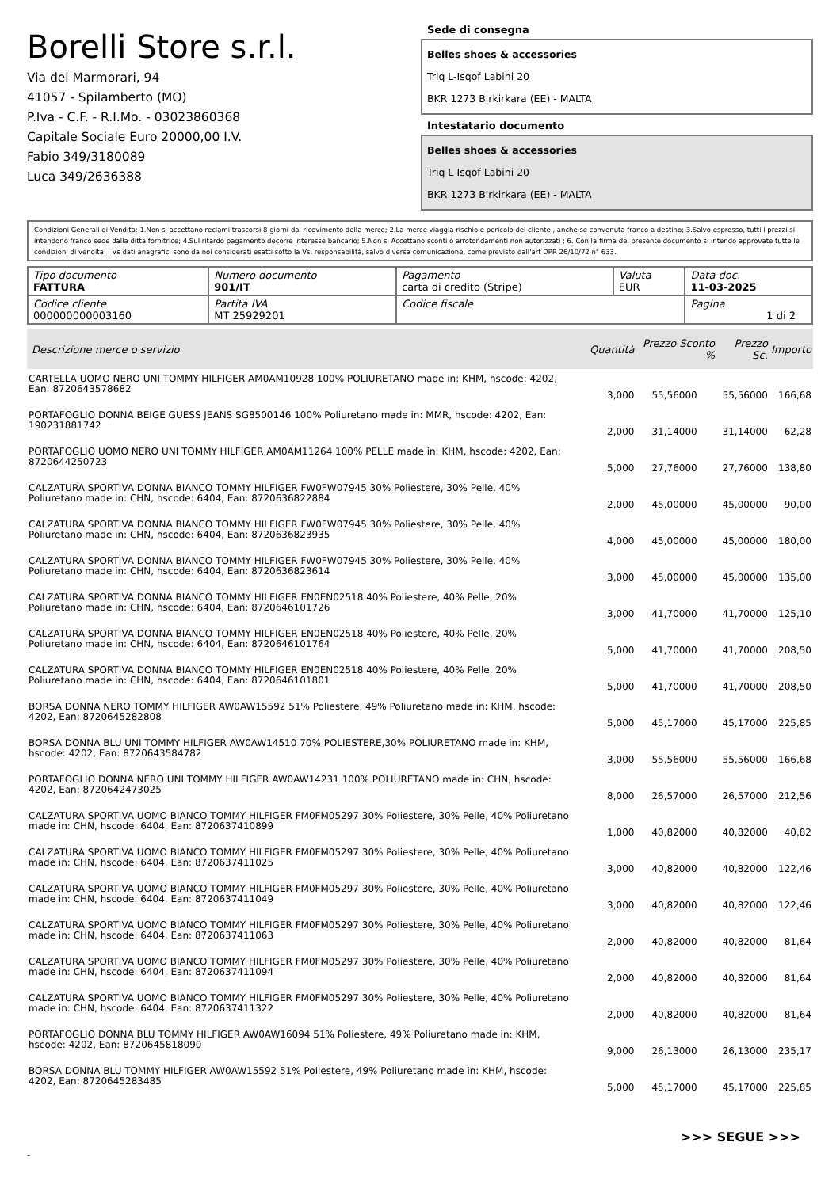Borelli Store s.r.l.
Via dei Marmorari, 94
41057 - Spilamberto (MO)
P.Iva - C.F. - R.I.Mo. - 03023860368
Capitale Sociale Euro 20000,00 I.V.
Fabio 349/3180089
Luca 349/2636388
Sede di consegna
Belles shoes & accessories
Triq L-Isqof Labini 20
BKR 1273 Birkirkara (EE) - MALTA
Intestatario documento
Belles shoes & accessories
Triq L-Isqof Labini 20
BKR 1273 Birkirkara (EE) - MALTA
Condizioni Generali di Vendita: 1.Non si accettano reclami trascorsi 8 giorni dal ricevimento della merce; 2.La merce viaggia rischio e pericolo del cliente , anche se convenuta franco a destino; 3.Salvo espresso, tutti i prezzi si intendono franco sede dalla ditta fornitrice; 4.Sul ritardo pagamento decorre interesse bancario; 5.Non si Accettano sconti o arrotondamenti non autorizzati ; 6. Con la firma del presente documento si intendo approvate tutte le condizioni di vendita. I Vs dati anagrafici sono da noi considerati esatti sotto la Vs. responsabilità, salvo diversa comunicazione, come previsto dall'art DPR 26/10/72 n° 633.
| Tipo documento FATTURA | Numero documento 901/IT | Pagamento carta di credito (Stripe) | Valuta EUR | Data doc. 11-03-2025 |
| Codice cliente 000000000003160 | Partita IVA MT 25929201 | Codice fiscale | | Pagina 1 di 2 |
| Descrizione merce o servizio | Quantità | Prezzo Sconto % | | Prezzo Sc. | Importo |
| --- | --- | --- | --- | --- | --- |
| CARTELLA UOMO NERO UNI TOMMY HILFIGER AM0AM10928 100% POLIURETANO made in: KHM, hscode: 4202, Ean: 8720643578682 | 3,000 | 55,56000 | | 55,56000 | 166,68 |
| PORTAFOGLIO DONNA BEIGE GUESS JEANS SG8500146 100% Poliuretano made in: MMR, hscode: 4202, Ean: 190231881742 | 2,000 | 31,14000 | | 31,14000 | 62,28 |
| PORTAFOGLIO UOMO NERO UNI TOMMY HILFIGER AM0AM11264 100% PELLE made in: KHM, hscode: 4202, Ean: 8720644250723 | 5,000 | 27,76000 | | 27,76000 | 138,80 |
| CALZATURA SPORTIVA DONNA BIANCO TOMMY HILFIGER FW0FW07945 30% Poliestere, 30% Pelle, 40% Poliuretano made in: CHN, hscode: 6404, Ean: 8720636822884 | 2,000 | 45,00000 | | 45,00000 | 90,00 |
| CALZATURA SPORTIVA DONNA BIANCO TOMMY HILFIGER FW0FW07945 30% Poliestere, 30% Pelle, 40% Poliuretano made in: CHN, hscode: 6404, Ean: 8720636823935 | 4,000 | 45,00000 | | 45,00000 | 180,00 |
| CALZATURA SPORTIVA DONNA BIANCO TOMMY HILFIGER FW0FW07945 30% Poliestere, 30% Pelle, 40% Poliuretano made in: CHN, hscode: 6404, Ean: 8720636823614 | 3,000 | 45,00000 | | 45,00000 | 135,00 |
| CALZATURA SPORTIVA DONNA BIANCO TOMMY HILFIGER EN0EN02518 40% Poliestere, 40% Pelle, 20% Poliuretano made in: CHN, hscode: 6404, Ean: 8720646101726 | 3,000 | 41,70000 | | 41,70000 | 125,10 |
| CALZATURA SPORTIVA DONNA BIANCO TOMMY HILFIGER EN0EN02518 40% Poliestere, 40% Pelle, 20% Poliuretano made in: CHN, hscode: 6404, Ean: 8720646101764 | 5,000 | 41,70000 | | 41,70000 | 208,50 |
| CALZATURA SPORTIVA DONNA BIANCO TOMMY HILFIGER EN0EN02518 40% Poliestere, 40% Pelle, 20% Poliuretano made in: CHN, hscode: 6404, Ean: 8720646101801 | 5,000 | 41,70000 | | 41,70000 | 208,50 |
| BORSA DONNA NERO TOMMY HILFIGER AW0AW15592 51% Poliestere, 49% Poliuretano made in: KHM, hscode: 4202, Ean: 8720645282808 | 5,000 | 45,17000 | | 45,17000 | 225,85 |
| BORSA DONNA BLU UNI TOMMY HILFIGER AW0AW14510 70% POLIESTERE,30% POLIURETANO made in: KHM, hscode: 4202, Ean: 8720643584782 | 3,000 | 55,56000 | | 55,56000 | 166,68 |
| PORTAFOGLIO DONNA NERO UNI TOMMY HILFIGER AW0AW14231 100% POLIURETANO made in: CHN, hscode: 4202, Ean: 8720642473025 | 8,000 | 26,57000 | | 26,57000 | 212,56 |
| CALZATURA SPORTIVA UOMO BIANCO TOMMY HILFIGER FM0FM05297 30% Poliestere, 30% Pelle, 40% Poliuretano made in: CHN, hscode: 6404, Ean: 8720637410899 | 1,000 | 40,82000 | | 40,82000 | 40,82 |
| CALZATURA SPORTIVA UOMO BIANCO TOMMY HILFIGER FM0FM05297 30% Poliestere, 30% Pelle, 40% Poliuretano made in: CHN, hscode: 6404, Ean: 8720637411025 | 3,000 | 40,82000 | | 40,82000 | 122,46 |
| CALZATURA SPORTIVA UOMO BIANCO TOMMY HILFIGER FM0FM05297 30% Poliestere, 30% Pelle, 40% Poliuretano made in: CHN, hscode: 6404, Ean: 8720637411049 | 3,000 | 40,82000 | | 40,82000 | 122,46 |
| CALZATURA SPORTIVA UOMO BIANCO TOMMY HILFIGER FM0FM05297 30% Poliestere, 30% Pelle, 40% Poliuretano made in: CHN, hscode: 6404, Ean: 8720637411063 | 2,000 | 40,82000 | | 40,82000 | 81,64 |
| CALZATURA SPORTIVA UOMO BIANCO TOMMY HILFIGER FM0FM05297 30% Poliestere, 30% Pelle, 40% Poliuretano made in: CHN, hscode: 6404, Ean: 8720637411094 | 2,000 | 40,82000 | | 40,82000 | 81,64 |
| CALZATURA SPORTIVA UOMO BIANCO TOMMY HILFIGER FM0FM05297 30% Poliestere, 30% Pelle, 40% Poliuretano made in: CHN, hscode: 6404, Ean: 8720637411322 | 2,000 | 40,82000 | | 40,82000 | 81,64 |
| PORTAFOGLIO DONNA BLU TOMMY HILFIGER AW0AW16094 51% Poliestere, 49% Poliuretano made in: KHM, hscode: 4202, Ean: 8720645818090 | 9,000 | 26,13000 | | 26,13000 | 235,17 |
| BORSA DONNA BLU TOMMY HILFIGER AW0AW15592 51% Poliestere, 49% Poliuretano made in: KHM, hscode: 4202, Ean: 8720645283485 | 5,000 | 45,17000 | | 45,17000 | 225,85 |
>>> SEGUE >>>
-